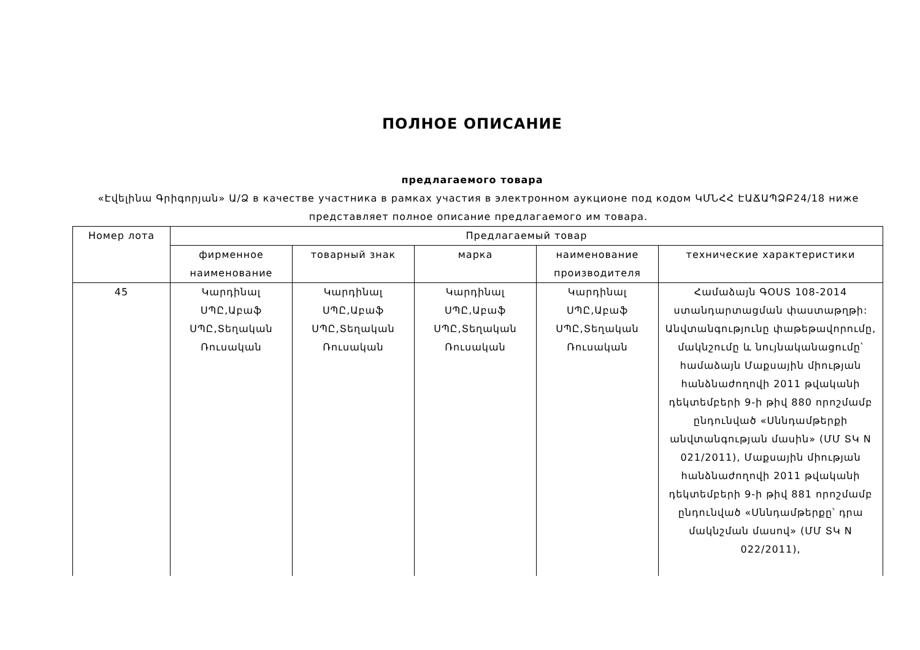ПОЛНОЕ ОПИСАНИЕ
предлагаемого товара
«Էվելինա Գրիգորյան» Ա/Ձ в качестве участника в рамках участия в электронном аукционе под кодом ԿՄՆՀՀ ԷԱՃԱՊՁԲ24/18 ниже представляет полное описание предлагаемого им товара.
| Номер лота | Предлагаемый товар | | | | |
| --- | --- | --- | --- | --- | --- |
| | фирменное наименование | товарный знак | марка | наименование производителя | технические характеристики |
| 45 | Կարդինալ ՍՊԸ,Աբաֆ ՍՊԸ,Տեղական Ռուսական | Կարդինալ ՍՊԸ,Աբաֆ ՍՊԸ,Տեղական Ռուսական | Կարդինալ ՍՊԸ,Աբաֆ ՍՊԸ,Տեղական Ռուսական | Կարդինալ ՍՊԸ,Աբաֆ ՍՊԸ,Տեղական Ռուսական | Համաձայն ԳՕՍՏ 108-2014 ստանդարտացման փաստաթղթի: Անվտանգությունը փաթեթավորումը, մակնշումը և նույնականացումը՝ համաձայն Մաքսային միության հանձնաժողովի 2011 թվականի դեկտեմբերի 9-ի թիվ 880 որոշմամբ ընդունված «Սննդամթերքի անվտանգության մասին» (ՄՄ ՏԿ N 021/2011), Մաքսային միության հանձնաժողովի 2011 թվականի դեկտեմբերի 9-ի թիվ 881 որոշմամբ ընդունված «Սննդամթերքը՝ դրա մակնշման մասով» (ՄՄ ՏԿ N 022/2011), |